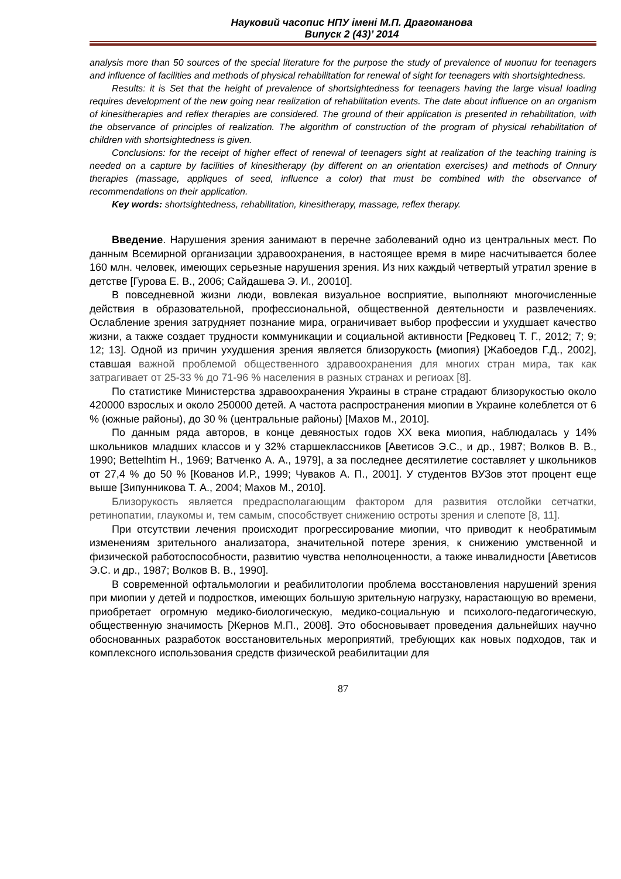Науковий часопис НПУ імені М.П. Драгоманова
Випуск 2 (43)’ 2014
analysis more than 50 sources of the special literature for the purpose the study of prevalence of миопии for teenagers and influence of facilities and methods of physical rehabilitation for renewal of sight for teenagers with shortsightedness.
Results: it is Set that the height of prevalence of shortsightedness for teenagers having the large visual loading requires development of the new going near realization of rehabilitation events. The date about influence on an organism of kinesitherapies and reflex therapies are considered. The ground of their application is presented in rehabilitation, with the observance of principles of realization. The algorithm of construction of the program of physical rehabilitation of children with shortsightedness is given.
Conclusions: for the receipt of higher effect of renewal of teenagers sight at realization of the teaching training is needed on a capture by facilities of kinesitherapy (by different on an orientation exercises) and methods of Onnury therapies (massage, appliques of seed, influence a color) that must be combined with the observance of recommendations on their application.
Key words: shortsightedness, rehabilitation, kinesitherapy, massage, reflex therapy.
Введение. Нарушения зрения занимают в перечне заболеваний одно из центральных мест. По данным Всемирной организации здравоохранения, в настоящее время в мире насчитывается более 160 млн. человек, имеющих серьезные нарушения зрения. Из них каждый четвертый утратил зрение в детстве [Гурова Е. В., 2006; Сайдашева Э. И., 20010].
В повседневной жизни люди, вовлекая визуальное восприятие, выполняют многочисленные действия в образовательной, профессиональной, общественной деятельности и развлечениях. Ослабление зрения затрудняет познание мира, ограничивает выбор профессии и ухудшает качество жизни, а также создает трудности коммуникации и социальной активности [Редковец Т. Г., 2012; 7; 9; 12; 13]. Одной из причин ухудшения зрения является близорукость (миопия) [Жабоедов Г.Д., 2002], ставшая важной проблемой общественного здравоохранения для многих стран мира, так как затрагивает от 25-33 % до 71-96 % населения в разных странах и региоах [8].
По статистике Министерства здравоохранения Украины в стране страдают близорукостью около 420000 взрослых и около 250000 детей. А частота распространения миопии в Украине колеблется от 6 % (южные районы), до 30 % (центральные районы) [Махов М., 2010].
По данным ряда авторов, в конце девяностых годов XX века миопия, наблюдалась у 14% школьников младших классов и у 32% старшеклассников [Аветисов Э.С., и др., 1987; Волков В. В., 1990; Bettelhtim H., 1969; Ватченко А. А., 1979], а за последнее десятилетие составляет у школьников от 27,4 % до 50 % [Кованов И.Р., 1999; Чуваков А. П., 2001]. У студентов ВУЗов этот процент еще выше [Зипунникова Т. А., 2004; Махов М., 2010].
Близорукость является предрасполагающим фактором для развития отслойки сетчатки, ретинопатии, глаукомы и, тем самым, способствует снижению остроты зрения и слепоте [8, 11].
При отсутствии лечения происходит прогрессирование миопии, что приводит к необратимым изменениям зрительного анализатора, значительной потере зрения, к снижению умственной и физической работоспособности, развитию чувства неполноценности, а также инвалидности [Аветисов Э.С. и др., 1987; Волков В. В., 1990].
В современной офтальмологии и реабилитологии проблема восстановления нарушений зрения при миопии у детей и подростков, имеющих большую зрительную нагрузку, нарастающую во времени, приобретает огромную медико-биологическую, медико-социальную и психолого-педагогическую, общественную значимость [Жернов М.П., 2008]. Это обосновывает проведения дальнейших научно обоснованных разработок восстановительных мероприятий, требующих как новых подходов, так и комплексного использования средств физической реабилитации для
87